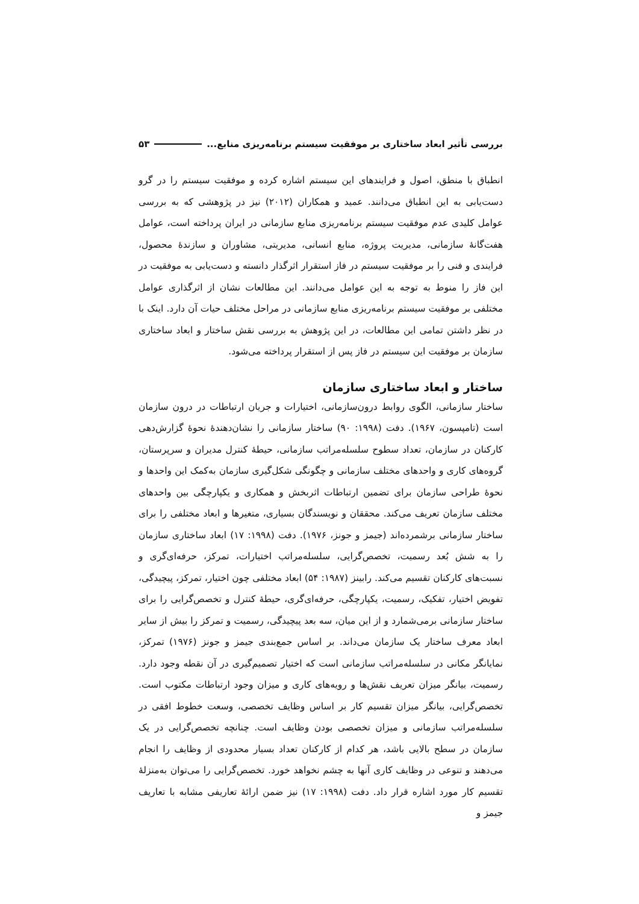بررسی تأثیر ابعاد ساختاری بر موفقیت سیستم برنامه‌ریزی منابع... ۵۳
انطباق با منطق، اصول و فرایندهای این سیستم اشاره کرده و موفقیت سیستم را در گرو دست‌یابی به این انطباق می‌دانند. عمید و همکاران (۲۰۱۲) نیز در پژوهشی که به بررسی عوامل کلیدی عدم موفقیت سیستم برنامه‌ریزی منابع سازمانی در ایران پرداخته است، عوامل هفت‌گانهٔ سازمانی، مدیریت پروژه، منابع انسانی، مدیریتی، مشاوران و سازندهٔ محصول، فرایندی و فنی را بر موفقیت سیستم در فاز استقرار اثرگذار دانسته و دست‌یابی به موفقیت در این فاز را منوط به توجه به این عوامل می‌دانند. این مطالعات نشان از اثرگذاری عوامل مختلفی بر موفقیت سیستم برنامه‌ریزی منابع سازمانی در مراحل مختلف حیات آن دارد. اینک با در نظر داشتن تمامی این مطالعات، در این پژوهش به بررسی نقش ساختار و ابعاد ساختاری سازمان بر موفقیت این سیستم در فاز پس از استقرار پرداخته می‌شود.
ساختار و ابعاد ساختاری سازمان
ساختار سازمانی، الگوی روابط درون‌سازمانی، اختیارات و جریان ارتباطات در درون سازمان است (تامپسون، ۱۹۶۷). دفت (۱۹۹۸: ۹۰) ساختار سازمانی را نشان‌دهندهٔ نحوهٔ گزارش‌دهی کارکنان در سازمان، تعداد سطوح سلسله‌مراتب سازمانی، حیطهٔ کنترل مدیران و سرپرستان، گروه‌های کاری و واحدهای مختلف سازمانی و چگونگی شکل‌گیری سازمان به‌کمک این واحدها و نحوهٔ طراحی سازمان برای تضمین ارتباطات اثربخش و همکاری و یکپارچگی بین واحدهای مختلف سازمان تعریف می‌کند. محققان و نویسندگان بسیاری، متغیرها و ابعاد مختلفی را برای ساختار سازمانی برشمرده‌اند (جیمز و جونز، ۱۹۷۶). دفت (۱۹۹۸: ۱۷) ابعاد ساختاری سازمان را به شش بُعد رسمیت، تخصص‌گرایی، سلسله‌مراتب اختیارات، تمرکز، حرفه‌ای‌گری و نسبت‌های کارکنان تقسیم می‌کند. رابینز (۱۹۸۷: ۵۴) ابعاد مختلفی چون اختیار، تمرکز، پیچیدگی، تفویض اختیار، تفکیک، رسمیت، یکپارچگی، حرفه‌ای‌گری، حیطهٔ کنترل و تخصص‌گرایی را برای ساختار سازمانی برمی‌شمارد و از این میان، سه بعد پیچیدگی، رسمیت و تمرکز را بیش از سایر ابعاد معرف ساختار یک سازمان می‌داند. بر اساس جمع‌بندی جیمز و جونز (۱۹۷۶) تمرکز، نمایانگر مکانی در سلسله‌مراتب سازمانی است که اختیار تصمیم‌گیری در آن نقطه وجود دارد. رسمیت، بیانگر میزان تعریف نقش‌ها و رویه‌های کاری و میزان وجود ارتباطات مکتوب است. تخصص‌گرایی، بیانگر میزان تقسیم کار بر اساس وظایف تخصصی، وسعت خطوط افقی در سلسله‌مراتب سازمانی و میزان تخصصی بودن وظایف است. چنانچه تخصص‌گرایی در یک سازمان در سطح بالایی باشد، هر کدام از کارکنان تعداد بسیار محدودی از وظایف را انجام می‌دهند و تنوعی در وظایف کاری آنها به چشم نخواهد خورد. تخصص‌گرایی را می‌توان به‌منزلهٔ تقسیم کار مورد اشاره قرار داد. دفت (۱۹۹۸: ۱۷) نیز ضمن ارائهٔ تعاریفی مشابه با تعاریف جیمز و